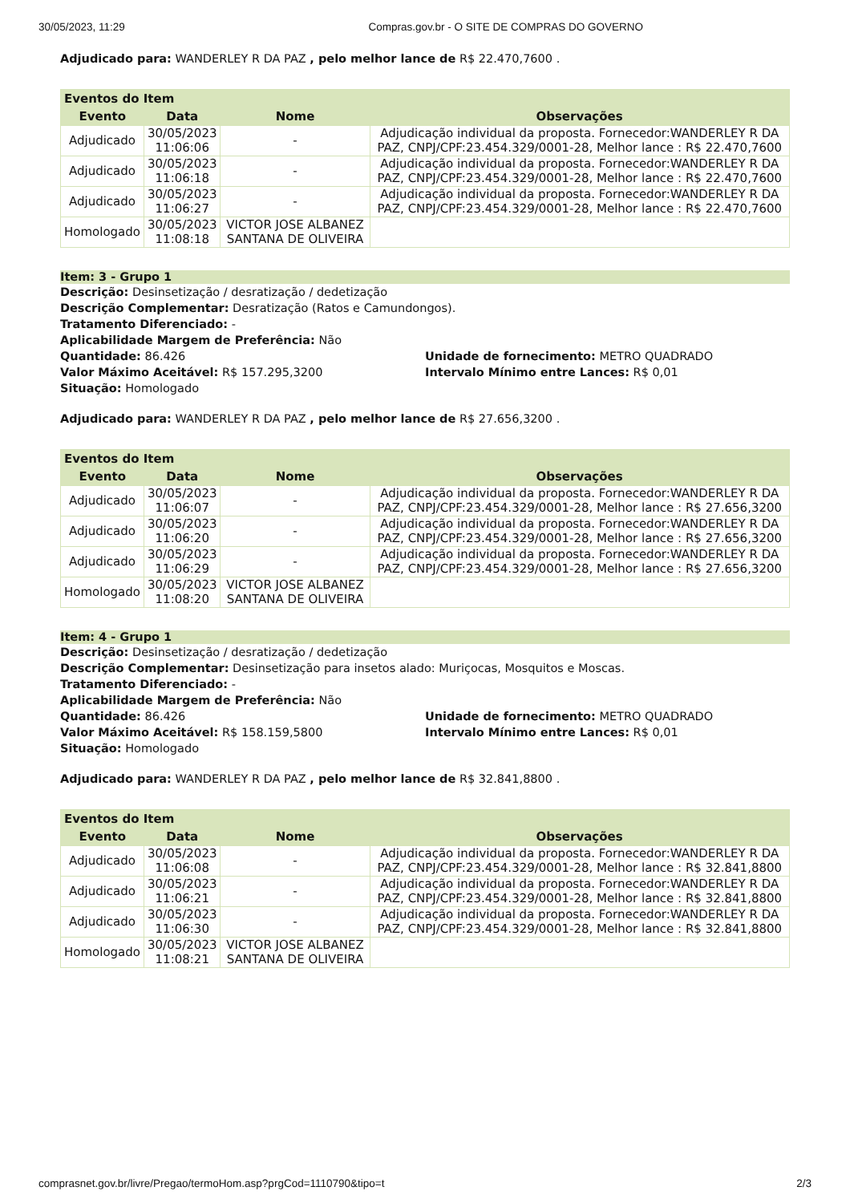30/05/2023, 11:29 Compras.gov.br - O SITE DE COMPRAS DO GOVERNO
Adjudicado para: WANDERLEY R DA PAZ , pelo melhor lance de R$ 22.470,7600 .
| Eventos do Item | | | |
| --- | --- | --- | --- |
| Evento | Data | Nome | Observações |
| Adjudicado | 30/05/2023 11:06:06 | - | Adjudicação individual da proposta. Fornecedor:WANDERLEY R DA PAZ, CNPJ/CPF:23.454.329/0001-28, Melhor lance : R$ 22.470,7600 |
| Adjudicado | 30/05/2023 11:06:18 | - | Adjudicação individual da proposta. Fornecedor:WANDERLEY R DA PAZ, CNPJ/CPF:23.454.329/0001-28, Melhor lance : R$ 22.470,7600 |
| Adjudicado | 30/05/2023 11:06:27 | - | Adjudicação individual da proposta. Fornecedor:WANDERLEY R DA PAZ, CNPJ/CPF:23.454.329/0001-28, Melhor lance : R$ 22.470,7600 |
| Homologado | 30/05/2023 11:08:18 | VICTOR JOSE ALBANEZ SANTANA DE OLIVEIRA | |
Item: 3 - Grupo 1
Descrição: Desinsetização / desratização / dedetização
Descrição Complementar: Desratização (Ratos e Camundongos).
Tratamento Diferenciado: -
Aplicabilidade Margem de Preferência: Não
Quantidade: 86.426 Unidade de fornecimento: METRO QUADRADO
Valor Máximo Aceitável: R$ 157.295,3200 Intervalo Mínimo entre Lances: R$ 0,01
Situação: Homologado
Adjudicado para: WANDERLEY R DA PAZ , pelo melhor lance de R$ 27.656,3200 .
| Eventos do Item | | | |
| --- | --- | --- | --- |
| Evento | Data | Nome | Observações |
| Adjudicado | 30/05/2023 11:06:07 | - | Adjudicação individual da proposta. Fornecedor:WANDERLEY R DA PAZ, CNPJ/CPF:23.454.329/0001-28, Melhor lance : R$ 27.656,3200 |
| Adjudicado | 30/05/2023 11:06:20 | - | Adjudicação individual da proposta. Fornecedor:WANDERLEY R DA PAZ, CNPJ/CPF:23.454.329/0001-28, Melhor lance : R$ 27.656,3200 |
| Adjudicado | 30/05/2023 11:06:29 | - | Adjudicação individual da proposta. Fornecedor:WANDERLEY R DA PAZ, CNPJ/CPF:23.454.329/0001-28, Melhor lance : R$ 27.656,3200 |
| Homologado | 30/05/2023 11:08:20 | VICTOR JOSE ALBANEZ SANTANA DE OLIVEIRA | |
Item: 4 - Grupo 1
Descrição: Desinsetização / desratização / dedetização
Descrição Complementar: Desinsetização para insetos alado: Muriçocas, Mosquitos e Moscas.
Tratamento Diferenciado: -
Aplicabilidade Margem de Preferência: Não
Quantidade: 86.426 Unidade de fornecimento: METRO QUADRADO
Valor Máximo Aceitável: R$ 158.159,5800 Intervalo Mínimo entre Lances: R$ 0,01
Situação: Homologado
Adjudicado para: WANDERLEY R DA PAZ , pelo melhor lance de R$ 32.841,8800 .
| Eventos do Item | | | |
| --- | --- | --- | --- |
| Evento | Data | Nome | Observações |
| Adjudicado | 30/05/2023 11:06:08 | - | Adjudicação individual da proposta. Fornecedor:WANDERLEY R DA PAZ, CNPJ/CPF:23.454.329/0001-28, Melhor lance : R$ 32.841,8800 |
| Adjudicado | 30/05/2023 11:06:21 | - | Adjudicação individual da proposta. Fornecedor:WANDERLEY R DA PAZ, CNPJ/CPF:23.454.329/0001-28, Melhor lance : R$ 32.841,8800 |
| Adjudicado | 30/05/2023 11:06:30 | - | Adjudicação individual da proposta. Fornecedor:WANDERLEY R DA PAZ, CNPJ/CPF:23.454.329/0001-28, Melhor lance : R$ 32.841,8800 |
| Homologado | 30/05/2023 11:08:21 | VICTOR JOSE ALBANEZ SANTANA DE OLIVEIRA | |
comprasnet.gov.br/livre/Pregao/termoHom.asp?prgCod=1110790&tipo=t 2/3